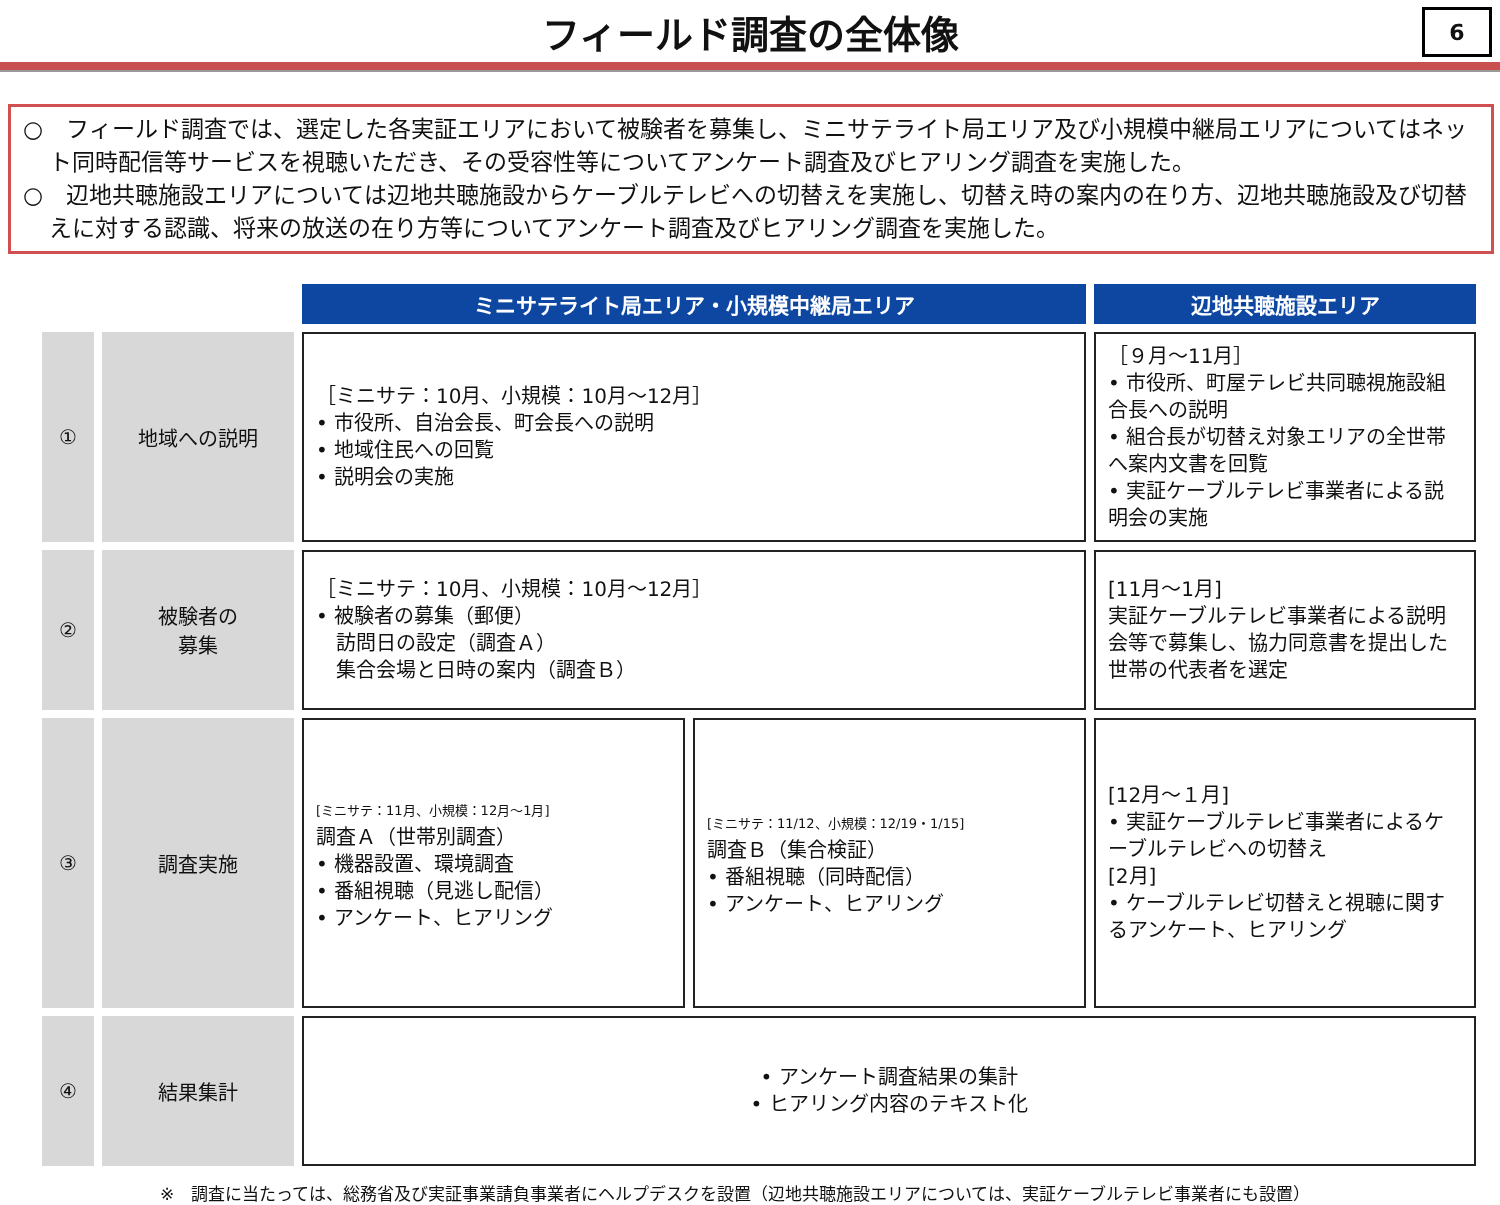フィールド調査の全体像
6
○　フィールド調査では、選定した各実証エリアにおいて被験者を募集し、ミニサテライト局エリア及び小規模中継局エリアについてはネット同時配信等サービスを視聴いただき、その受容性等についてアンケート調査及びヒアリング調査を実施した。
○　辺地共聴施設エリアについては辺地共聴施設からケーブルテレビへの切替えを実施し、切替え時の案内の在り方、辺地共聴施設及び切替えに対する認識、将来の放送の在り方等についてアンケート調査及びヒアリング調査を実施した。
| | | ミニサテライト局エリア・小規模中継局エリア | | 辺地共聴施設エリア |
| ① | 地域への説明 | ［ミニサテ：10月、小規模：10月～12月］ • 市役所、自治会長、町会長への説明 • 地域住民への回覧 • 説明会の実施 | | ［９月～11月］ • 市役所、町屋テレビ共同聴視施設組合長への説明 • 組合長が切替え対象エリアの全世帯へ案内文書を回覧 • 実証ケーブルテレビ事業者による説明会の実施 |
| ② | 被験者の 募集 | ［ミニサテ：10月、小規模：10月～12月］ • 被験者の募集（郵便） 訪問日の設定（調査Ａ） 集合会場と日時の案内（調査Ｂ） | | [11月～1月] 実証ケーブルテレビ事業者による説明会等で募集し、協力同意書を提出した世帯の代表者を選定 |
| ③ | 調査実施 | [ミニサテ：11月、小規模：12月～1月] 調査Ａ（世帯別調査） • 機器設置、環境調査 • 番組視聴（見逃し配信） • アンケート、ヒアリング | [ミニサテ：11/12、小規模：12/19・1/15] 調査Ｂ（集合検証） • 番組視聴（同時配信） • アンケート、ヒアリング | [12月～１月] • 実証ケーブルテレビ事業者によるケーブルテレビへの切替え [2月] • ケーブルテレビ切替えと視聴に関するアンケート、ヒアリング |
| ④ | 結果集計 | • アンケート調査結果の集計 • ヒアリング内容のテキスト化 | | |
※　調査に当たっては、総務省及び実証事業請負事業者にヘルプデスクを設置（辺地共聴施設エリアについては、実証ケーブルテレビ事業者にも設置）